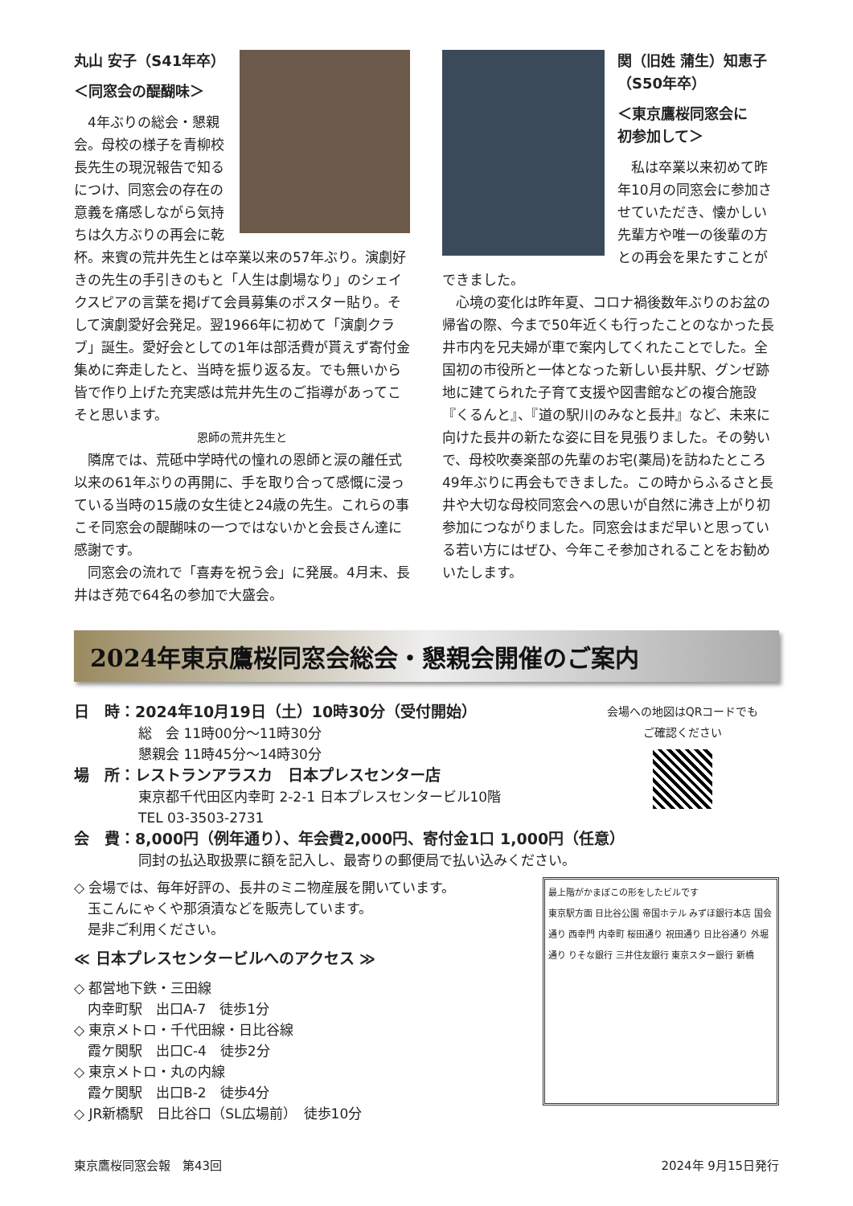丸山 安子（S41年卒）
＜同窓会の醍醐味＞
4年ぶりの総会・懇親会。母校の様子を青柳校長先生の現況報告で知るにつけ、同窓会の存在の意義を痛感しながら気持ちは久方ぶりの再会に乾杯。来賓の荒井先生とは卒業以来の57年ぶり。演劇好きの先生の手引きのもと「人生は劇場なり」のシェイクスピアの言葉を掲げて会員募集のポスター貼り。そして演劇愛好会発足。翌1966年に初めて「演劇クラブ」誕生。愛好会としての1年は部活費が貰えず寄付金集めに奔走したと、当時を振り返る友。でも無いから皆で作り上げた充実感は荒井先生のご指導があってこそと思います。
恩師の荒井先生と
隣席では、荒砥中学時代の憧れの恩師と涙の離任式以来の61年ぶりの再開に、手を取り合って感慨に浸っている当時の15歳の女生徒と24歳の先生。これらの事こそ同窓会の醍醐味の一つではないかと会長さん達に感謝です。
同窓会の流れで「喜寿を祝う会」に発展。4月末、長井はぎ苑で64名の参加で大盛会。
関（旧姓 蒲生）知恵子
（S50年卒）
＜東京鷹桜同窓会に
初参加して＞
私は卒業以来初めて昨年10月の同窓会に参加させていただき、懐かしい先輩方や唯一の後輩の方との再会を果たすことができました。
心境の変化は昨年夏、コロナ禍後数年ぶりのお盆の帰省の際、今まで50年近くも行ったことのなかった長井市内を兄夫婦が車で案内してくれたことでした。全国初の市役所と一体となった新しい長井駅、グンゼ跡地に建てられた子育て支援や図書館などの複合施設『くるんと』、『道の駅川のみなと長井』など、未来に向けた長井の新たな姿に目を見張りました。その勢いで、母校吹奏楽部の先輩のお宅(薬局)を訪ねたところ49年ぶりに再会もできました。この時からふるさと長井や大切な母校同窓会への思いが自然に沸き上がり初参加につながりました。同窓会はまだ早いと思っている若い方にはぜひ、今年こそ参加されることをお勧めいたします。
2024年東京鷹桜同窓会総会・懇親会開催のご案内
日　時：2024年10月19日（土）10時30分（受付開始）
総　会 11時00分〜11時30分
懇親会 11時45分〜14時30分
場　所：レストランアラスカ　日本プレスセンター店
東京都千代田区内幸町 2-2-1 日本プレスセンタービル10階
TEL 03-3503-2731
会場への地図はQRコードでも
ご確認ください
会　費：8,000円（例年通り）、年会費2,000円、寄付金1口 1,000円（任意）
同封の払込取扱票に額を記入し、最寄りの郵便局で払い込みください。
◇ 会場では、毎年好評の、長井のミニ物産展を開いています。
　玉こんにゃくや那須漬などを販売しています。
　是非ご利用ください。
≪ 日本プレスセンタービルへのアクセス ≫
◇ 都営地下鉄・三田線
　内幸町駅　出口A-7　徒歩1分
◇ 東京メトロ・千代田線・日比谷線
　霞ケ関駅　出口C-4　徒歩2分
◇ 東京メトロ・丸の内線
　霞ケ関駅　出口B-2　徒歩4分
◇ JR新橋駅　日比谷口（SL広場前）　徒歩10分
最上階がかまぼこの形をしたビルです
東京駅方面 日比谷公園 帝国ホテル みずほ銀行本店 国会通り 西幸門 内幸町 桜田通り 祝田通り 日比谷通り 外堀通り りそな銀行 三井住友銀行 東京スター銀行 新橋
東京鷹桜同窓会報　第43回 2024年 9月15日発行